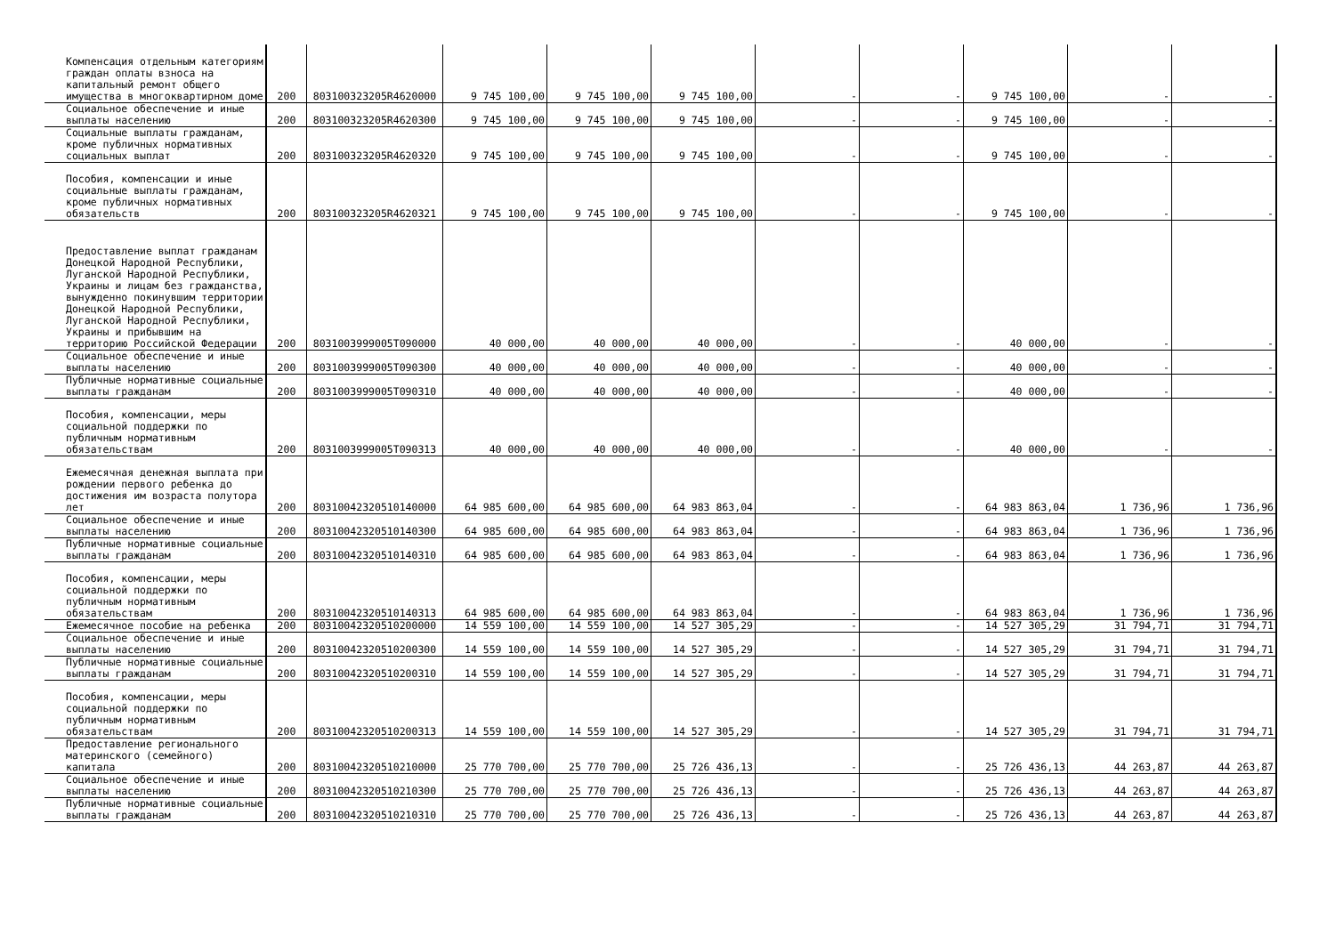| Компенсация отдельным категориям граждан оплаты взноса на капитальный ремонт общего имущества в многоквартирном доме | 200 | 803100323205R4620000 | 9 745 100,00 | 9 745 100,00 | 9 745 100,00 | - | - | 9 745 100,00 | - | - |
| Социальное обеспечение и иные выплаты населению | 200 | 803100323205R4620300 | 9 745 100,00 | 9 745 100,00 | 9 745 100,00 | - | - | 9 745 100,00 | - | - |
| Социальные выплаты гражданам, кроме публичных нормативных социальных выплат | 200 | 803100323205R4620320 | 9 745 100,00 | 9 745 100,00 | 9 745 100,00 | - | - | 9 745 100,00 | - | - |
| Пособия, компенсации и иные социальные выплаты гражданам, кроме публичных нормативных обязательств | 200 | 803100323205R4620321 | 9 745 100,00 | 9 745 100,00 | 9 745 100,00 | - | - | 9 745 100,00 | - | - |
| Предоставление выплат гражданам Донецкой Народной Республики, Луганской Народной Республики, Украины и лицам без гражданства, вынужденно покинувшим территории Донецкой Народной Республики, Луганской Народной Республики, Украины и прибывшим на территорию Российской Федерации | 200 | 8031003999005T090000 | 40 000,00 | 40 000,00 | 40 000,00 | - | - | 40 000,00 | - | - |
| Социальное обеспечение и иные выплаты населению | 200 | 8031003999005T090300 | 40 000,00 | 40 000,00 | 40 000,00 | - | - | 40 000,00 | - | - |
| Публичные нормативные социальные выплаты гражданам | 200 | 8031003999005T090310 | 40 000,00 | 40 000,00 | 40 000,00 | - | - | 40 000,00 | - | - |
| Пособия, компенсации, меры социальной поддержки по публичным нормативным обязательствам | 200 | 8031003999005T090313 | 40 000,00 | 40 000,00 | 40 000,00 | - | - | 40 000,00 | - | - |
| Ежемесячная денежная выплата при рождении первого ребенка до достижения им возраста полутора лет | 200 | 80310042320510140000 | 64 985 600,00 | 64 985 600,00 | 64 983 863,04 | - | - | 64 983 863,04 | 1 736,96 | 1 736,96 |
| Социальное обеспечение и иные выплаты населению | 200 | 80310042320510140300 | 64 985 600,00 | 64 985 600,00 | 64 983 863,04 | - | - | 64 983 863,04 | 1 736,96 | 1 736,96 |
| Публичные нормативные социальные выплаты гражданам | 200 | 80310042320510140310 | 64 985 600,00 | 64 985 600,00 | 64 983 863,04 | - | - | 64 983 863,04 | 1 736,96 | 1 736,96 |
| Пособия, компенсации, меры социальной поддержки по публичным нормативным обязательствам | 200 | 80310042320510140313 | 64 985 600,00 | 64 985 600,00 | 64 983 863,04 | - | - | 64 983 863,04 | 1 736,96 | 1 736,96 |
| Ежемесячное пособие на ребенка | 200 | 80310042320510200000 | 14 559 100,00 | 14 559 100,00 | 14 527 305,29 | - | - | 14 527 305,29 | 31 794,71 | 31 794,71 |
| Социальное обеспечение и иные выплаты населению | 200 | 80310042320510200300 | 14 559 100,00 | 14 559 100,00 | 14 527 305,29 | - | - | 14 527 305,29 | 31 794,71 | 31 794,71 |
| Публичные нормативные социальные выплаты гражданам | 200 | 80310042320510200310 | 14 559 100,00 | 14 559 100,00 | 14 527 305,29 | - | - | 14 527 305,29 | 31 794,71 | 31 794,71 |
| Пособия, компенсации, меры социальной поддержки по публичным нормативным обязательствам | 200 | 80310042320510200313 | 14 559 100,00 | 14 559 100,00 | 14 527 305,29 | - | - | 14 527 305,29 | 31 794,71 | 31 794,71 |
| Предоставление регионального материнского (семейного) капитала | 200 | 80310042320510210000 | 25 770 700,00 | 25 770 700,00 | 25 726 436,13 | - | - | 25 726 436,13 | 44 263,87 | 44 263,87 |
| Социальное обеспечение и иные выплаты населению | 200 | 80310042320510210300 | 25 770 700,00 | 25 770 700,00 | 25 726 436,13 | - | - | 25 726 436,13 | 44 263,87 | 44 263,87 |
| Публичные нормативные социальные выплаты гражданам | 200 | 80310042320510210310 | 25 770 700,00 | 25 770 700,00 | 25 726 436,13 | - | - | 25 726 436,13 | 44 263,87 | 44 263,87 |